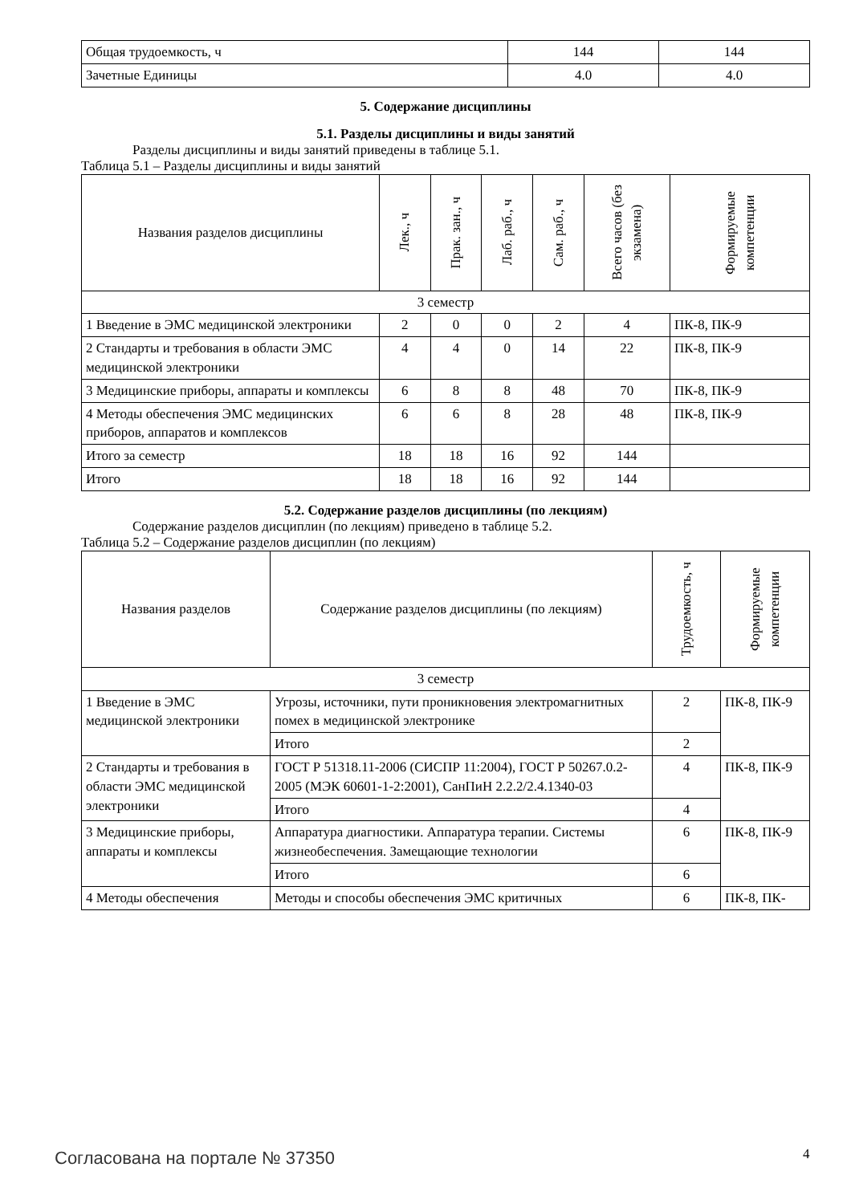| Общая трудоемкость, ч | 144 | 144 |
| Зачетные Единицы | 4.0 | 4.0 |
5. Содержание дисциплины
5.1. Разделы дисциплины и виды занятий
Разделы дисциплины и виды занятий приведены в таблице 5.1.
Таблица 5.1 – Разделы дисциплины и виды занятий
| Названия разделов дисциплины | Лек., ч | Прак. зан., ч | Лаб. раб., ч | Сам. раб., ч | Всего часов (без экзамена) | Формируемые компетенции |
| --- | --- | --- | --- | --- | --- | --- |
| 3 семестр | | | | | | |
| 1 Введение в ЭМС медицинской электроники | 2 | 0 | 0 | 2 | 4 | ПК-8, ПК-9 |
| 2 Стандарты и требования в области ЭМС медицинской электроники | 4 | 4 | 0 | 14 | 22 | ПК-8, ПК-9 |
| 3 Медицинские приборы, аппараты и комплексы | 6 | 8 | 8 | 48 | 70 | ПК-8, ПК-9 |
| 4 Методы обеспечения ЭМС медицинских приборов, аппаратов и комплексов | 6 | 6 | 8 | 28 | 48 | ПК-8, ПК-9 |
| Итого за семестр | 18 | 18 | 16 | 92 | 144 | |
| Итого | 18 | 18 | 16 | 92 | 144 | |
5.2. Содержание разделов дисциплины (по лекциям)
Содержание разделов дисциплин (по лекциям) приведено в таблице 5.2.
Таблица 5.2 – Содержание разделов дисциплин (по лекциям)
| Названия разделов | Содержание разделов дисциплины (по лекциям) | Трудоемкость, ч | Формируемые компетенции |
| --- | --- | --- | --- |
| 3 семестр | | | |
| 1 Введение в ЭМС медицинской электроники | Угрозы, источники, пути проникновения электромагнитных помех в медицинской электронике | 2 | ПК-8, ПК-9 |
| | Итого | 2 | |
| 2 Стандарты и требования в области ЭМС медицинской электроники | ГОСТ Р 51318.11-2006 (СИСПР 11:2004), ГОСТ Р 50267.0.2-2005 (МЭК 60601-1-2:2001), СанПиН 2.2.2/2.4.1340-03 | 4 | ПК-8, ПК-9 |
| | Итого | 4 | |
| 3 Медицинские приборы, аппараты и комплексы | Аппаратура диагностики. Аппаратура терапии. Системы жизнеобеспечения. Замещающие технологии | 6 | ПК-8, ПК-9 |
| | Итого | 6 | |
| 4 Методы обеспечения | Методы и способы обеспечения ЭМС критичных | 6 | ПК-8, ПК- |
Согласована на портале № 37350 4